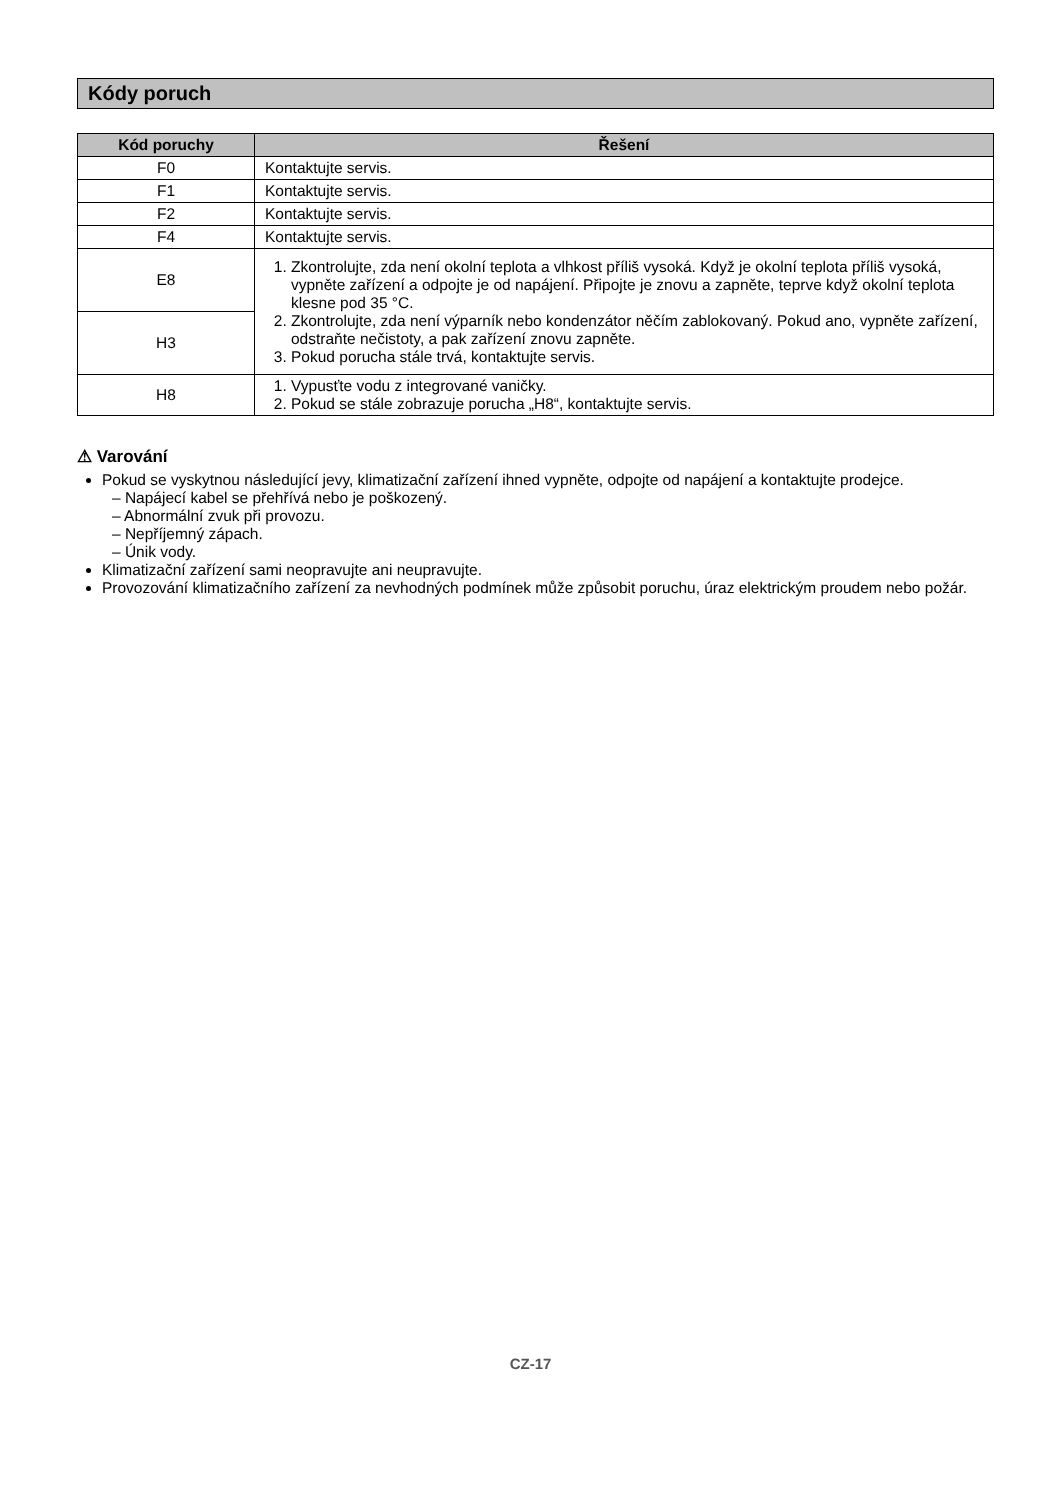Kódy poruch
| Kód poruchy | Řešení |
| --- | --- |
| F0 | Kontaktujte servis. |
| F1 | Kontaktujte servis. |
| F2 | Kontaktujte servis. |
| F4 | Kontaktujte servis. |
| E8 | 1. Zkontrolujte, zda není okolní teplota a vlhkost příliš vysoká. Když je okolní teplota příliš vysoká, vypněte zařízení a odpojte je od napájení. Připojte je znovu a zapněte, teprve když okolní teplota klesne pod 35 °C. 2. Zkontrolujte, zda není výparník nebo kondenzátor něčím zablokovaný. Pokud ano, vypněte zařízení, odstraňte nečistoty, a pak zařízení znovu zapněte. 3. Pokud porucha stále trvá, kontaktujte servis. |
| H3 | |
| H8 | 1. Vypusťte vodu z integrované vaničky. 2. Pokud se stále zobrazuje porucha „H8“, kontaktujte servis. |
⚠ Varování
Pokud se vyskytnou následující jevy, klimatizační zařízení ihned vypněte, odpojte od napájení a kontaktujte prodejce.
– Napájecí kabel se přehřívá nebo je poškozený.
– Abnormální zvuk při provozu.
– Nepříjemný zápach.
– Únik vody.
Klimatizační zařízení sami neopravujte ani neupravujte.
Provozování klimatizačního zařízení za nevhodných podmínek může způsobit poruchu, úraz elektrickým proudem nebo požár.
CZ-17